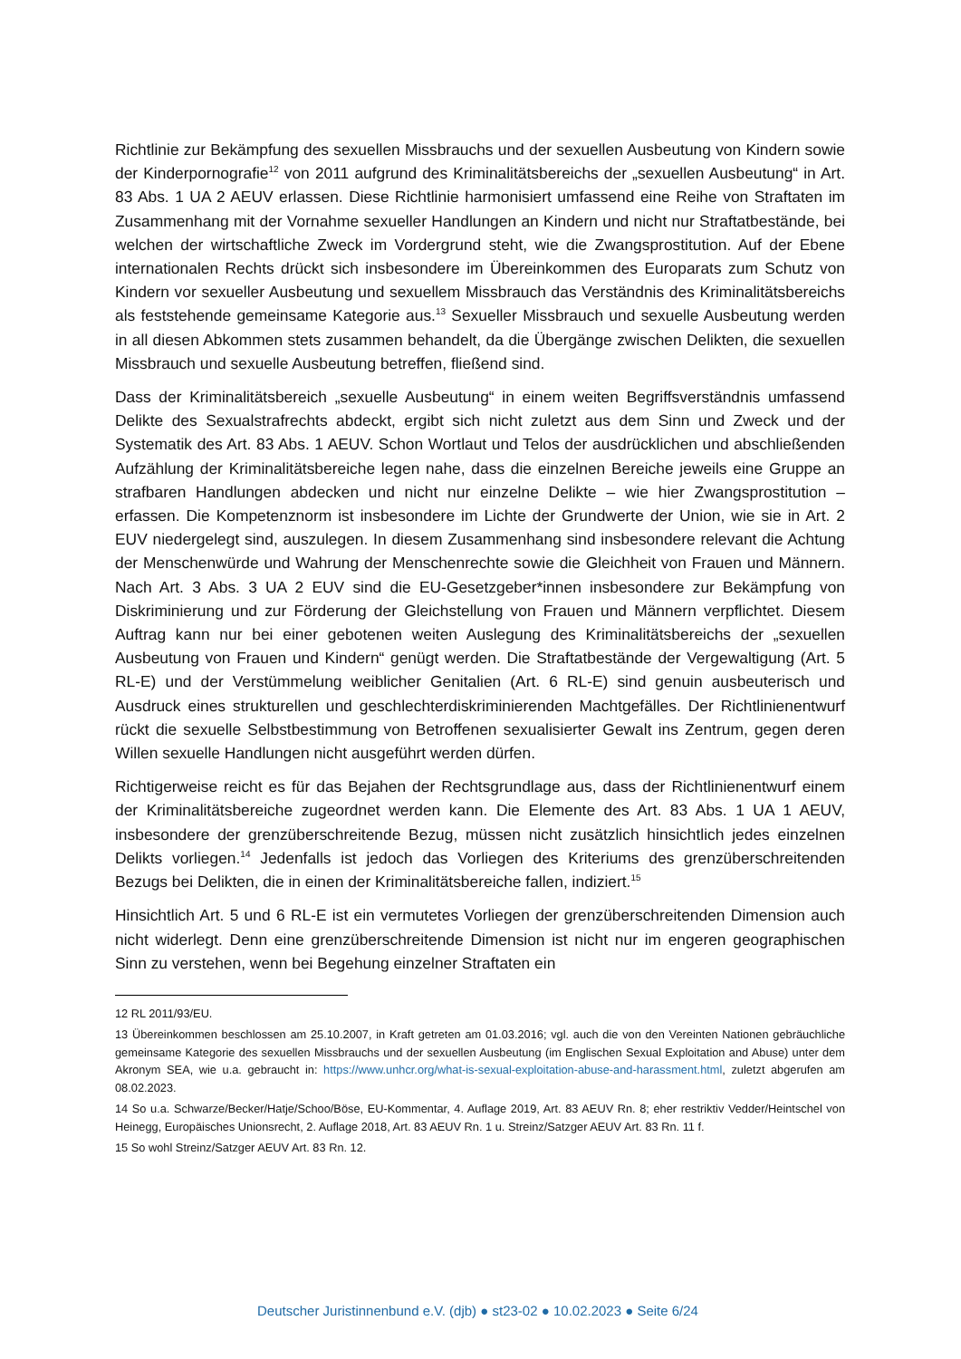Richtlinie zur Bekämpfung des sexuellen Missbrauchs und der sexuellen Ausbeutung von Kindern sowie der Kinderpornografie<sup>12</sup> von 2011 aufgrund des Kriminalitätsbereichs der „sexuellen Ausbeutung“ in Art. 83 Abs. 1 UA 2 AEUV erlassen. Diese Richtlinie harmonisiert umfassend eine Reihe von Straftaten im Zusammenhang mit der Vornahme sexueller Handlungen an Kindern und nicht nur Straftatbestände, bei welchen der wirtschaftliche Zweck im Vordergrund steht, wie die Zwangsprostitution. Auf der Ebene internationalen Rechts drückt sich insbesondere im Übereinkommen des Europarats zum Schutz von Kindern vor sexueller Ausbeutung und sexuellem Missbrauch das Verständnis des Kriminalitätsbereichs als feststehende gemeinsame Kategorie aus.<sup>13</sup> Sexueller Missbrauch und sexuelle Ausbeutung werden in all diesen Abkommen stets zusammen behandelt, da die Übergänge zwischen Delikten, die sexuellen Missbrauch und sexuelle Ausbeutung betreffen, fließend sind.
Dass der Kriminalitätsbereich „sexuelle Ausbeutung“ in einem weiten Begriffsverständnis umfassend Delikte des Sexualstrafrechts abdeckt, ergibt sich nicht zuletzt aus dem Sinn und Zweck und der Systematik des Art. 83 Abs. 1 AEUV. Schon Wortlaut und Telos der ausdrücklichen und abschließenden Aufzählung der Kriminalitätsbereiche legen nahe, dass die einzelnen Bereiche jeweils eine Gruppe an strafbaren Handlungen abdecken und nicht nur einzelne Delikte – wie hier Zwangsprostitution – erfassen. Die Kompetenznorm ist insbesondere im Lichte der Grundwerte der Union, wie sie in Art. 2 EUV niedergelegt sind, auszulegen. In diesem Zusammenhang sind insbesondere relevant die Achtung der Menschenwürde und Wahrung der Menschenrechte sowie die Gleichheit von Frauen und Männern. Nach Art. 3 Abs. 3 UA 2 EUV sind die EU-Gesetzgeber*innen insbesondere zur Bekämpfung von Diskriminierung und zur Förderung der Gleichstellung von Frauen und Männern verpflichtet. Diesem Auftrag kann nur bei einer gebotenen weiten Auslegung des Kriminalitätsbereichs der „sexuellen Ausbeutung von Frauen und Kindern“ genügt werden. Die Straftatbestände der Vergewaltigung (Art. 5 RL-E) und der Verstümmelung weiblicher Genitalien (Art. 6 RL-E) sind genuin ausbeuterisch und Ausdruck eines strukturellen und geschlechterdiskriminierenden Machtgefälles. Der Richtlinienentwurf rückt die sexuelle Selbstbestimmung von Betroffenen sexualisierter Gewalt ins Zentrum, gegen deren Willen sexuelle Handlungen nicht ausgeführt werden dürfen.
Richtigerweise reicht es für das Bejahen der Rechtsgrundlage aus, dass der Richtlinienentwurf einem der Kriminalitätsbereiche zugeordnet werden kann. Die Elemente des Art. 83 Abs. 1 UA 1 AEUV, insbesondere der grenzüberschreitende Bezug, müssen nicht zusätzlich hinsichtlich jedes einzelnen Delikts vorliegen.<sup>14</sup> Jedenfalls ist jedoch das Vorliegen des Kriteriums des grenzüberschreitenden Bezugs bei Delikten, die in einen der Kriminalitätsbereiche fallen, indiziert.<sup>15</sup>
Hinsichtlich Art. 5 und 6 RL-E ist ein vermutetes Vorliegen der grenzüberschreitenden Dimension auch nicht widerlegt. Denn eine grenzüberschreitende Dimension ist nicht nur im engeren geographischen Sinn zu verstehen, wenn bei Begehung einzelner Straftaten ein
12 RL 2011/93/EU.
13 Übereinkommen beschlossen am 25.10.2007, in Kraft getreten am 01.03.2016; vgl. auch die von den Vereinten Nationen gebräuchliche gemeinsame Kategorie des sexuellen Missbrauchs und der sexuellen Ausbeutung (im Englischen Sexual Exploitation and Abuse) unter dem Akronym SEA, wie u.a. gebraucht in: https://www.unhcr.org/what-is-sexual-exploitation-abuse-and-harassment.html, zuletzt abgerufen am 08.02.2023.
14 So u.a. Schwarze/Becker/Hatje/Schoo/Böse, EU-Kommentar, 4. Auflage 2019, Art. 83 AEUV Rn. 8; eher restriktiv Vedder/Heintschel von Heinegg, Europäisches Unionsrecht, 2. Auflage 2018, Art. 83 AEUV Rn. 1 u. Streinz/Satzger AEUV Art. 83 Rn. 11 f.
15 So wohl Streinz/Satzger AEUV Art. 83 Rn. 12.
Deutscher Juristinnenbund e.V. (djb) ● st23-02 ● 10.02.2023 ● Seite 6/24